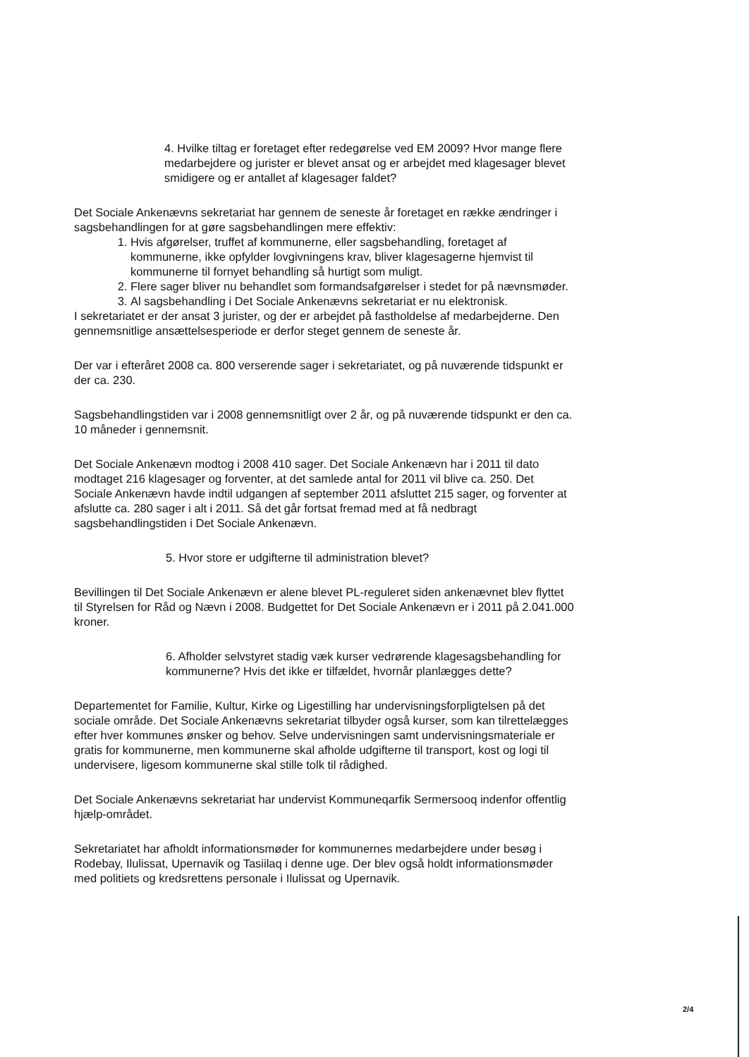4. Hvilke tiltag er foretaget efter redegørelse ved EM 2009? Hvor mange flere medarbejdere og jurister er blevet ansat og er arbejdet med klagesager blevet smidigere og er antallet af klagesager faldet?
Det Sociale Ankenævns sekretariat har gennem de seneste år foretaget en række ændringer i sagsbehandlingen for at gøre sagsbehandlingen mere effektiv:
1. Hvis afgørelser, truffet af kommunerne, eller sagsbehandling, foretaget af kommunerne, ikke opfylder lovgivningens krav, bliver klagesagerne hjemvist til kommunerne til fornyet behandling så hurtigt som muligt.
2. Flere sager bliver nu behandlet som formandsafgørelser i stedet for på nævnsmøder.
3. Al sagsbehandling i Det Sociale Ankenævns sekretariat er nu elektronisk.
I sekretariatet er der ansat 3 jurister, og der er arbejdet på fastholdelse af medarbejderne. Den gennemsnitlige ansættelsesperiode er derfor steget gennem de seneste år.
Der var i efteråret 2008 ca. 800 verserende sager i sekretariatet, og på nuværende tidspunkt er der ca. 230.
Sagsbehandlingstiden var i 2008 gennemsnitligt over 2 år, og på nuværende tidspunkt er den ca. 10 måneder i gennemsnit.
Det Sociale Ankenævn modtog i 2008 410 sager. Det Sociale Ankenævn har i 2011 til dato modtaget 216 klagesager og forventer, at det samlede antal for 2011 vil blive ca. 250. Det Sociale Ankenævn havde indtil udgangen af september 2011 afsluttet 215 sager, og forventer at afslutte ca. 280 sager i alt i 2011. Så det går fortsat fremad med at få nedbragt sagsbehandlingstiden i Det Sociale Ankenævn.
5. Hvor store er udgifterne til administration blevet?
Bevillingen til Det Sociale Ankenævn er alene blevet PL-reguleret siden ankenævnet blev flyttet til Styrelsen for Råd og Nævn i 2008. Budgettet for Det Sociale Ankenævn er i 2011 på 2.041.000 kroner.
6. Afholder selvstyret stadig væk kurser vedrørende klagesagsbehandling for kommunerne? Hvis det ikke er tilfældet, hvornår planlægges dette?
Departementet for Familie, Kultur, Kirke og Ligestilling har undervisningsforpligtelsen på det sociale område. Det Sociale Ankenævns sekretariat tilbyder også kurser, som kan tilrettelægges efter hver kommunes ønsker og behov. Selve undervisningen samt undervisningsmateriale er gratis for kommunerne, men kommunerne skal afholde udgifterne til transport, kost og logi til undervisere, ligesom kommunerne skal stille tolk til rådighed.
Det Sociale Ankenævns sekretariat har undervist Kommuneqarfik Sermersooq indenfor offentlig hjælp-området.
Sekretariatet har afholdt informationsmøder for kommunernes medarbejdere under besøg i Rodebay, Ilulissat, Upernavik og Tasiilaq i denne uge. Der blev også holdt informationsmøder med politiets og kredsrettens personale i Ilulissat og Upernavik.
2/4